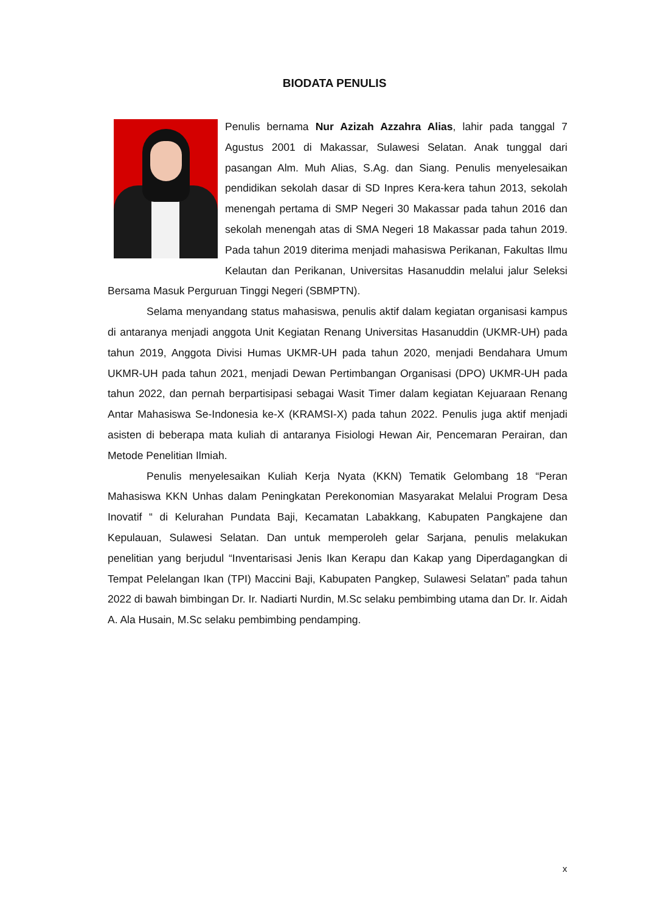BIODATA PENULIS
Penulis bernama Nur Azizah Azzahra Alias, lahir pada tanggal 7 Agustus 2001 di Makassar, Sulawesi Selatan. Anak tunggal dari pasangan Alm. Muh Alias, S.Ag. dan Siang. Penulis menyelesaikan pendidikan sekolah dasar di SD Inpres Kera-kera tahun 2013, sekolah menengah pertama di SMP Negeri 30 Makassar pada tahun 2016 dan sekolah menengah atas di SMA Negeri 18 Makassar pada tahun 2019. Pada tahun 2019 diterima menjadi mahasiswa Perikanan, Fakultas Ilmu Kelautan dan Perikanan, Universitas Hasanuddin melalui jalur Seleksi Bersama Masuk Perguruan Tinggi Negeri (SBMPTN).
Selama menyandang status mahasiswa, penulis aktif dalam kegiatan organisasi kampus di antaranya menjadi anggota Unit Kegiatan Renang Universitas Hasanuddin (UKMR-UH) pada tahun 2019, Anggota Divisi Humas UKMR-UH pada tahun 2020, menjadi Bendahara Umum UKMR-UH pada tahun 2021, menjadi Dewan Pertimbangan Organisasi (DPO) UKMR-UH pada tahun 2022, dan pernah berpartisipasi sebagai Wasit Timer dalam kegiatan Kejuaraan Renang Antar Mahasiswa Se-Indonesia ke-X (KRAMSI-X) pada tahun 2022. Penulis juga aktif menjadi asisten di beberapa mata kuliah di antaranya Fisiologi Hewan Air, Pencemaran Perairan, dan Metode Penelitian Ilmiah.
Penulis menyelesaikan Kuliah Kerja Nyata (KKN) Tematik Gelombang 18 “Peran Mahasiswa KKN Unhas dalam Peningkatan Perekonomian Masyarakat Melalui Program Desa Inovatif “ di Kelurahan Pundata Baji, Kecamatan Labakkang, Kabupaten Pangkajene dan Kepulauan, Sulawesi Selatan. Dan untuk memperoleh gelar Sarjana, penulis melakukan penelitian yang berjudul “Inventarisasi Jenis Ikan Kerapu dan Kakap yang Diperdagangkan di Tempat Pelelangan Ikan (TPI) Maccini Baji, Kabupaten Pangkep, Sulawesi Selatan” pada tahun 2022 di bawah bimbingan Dr. Ir. Nadiarti Nurdin, M.Sc selaku pembimbing utama dan Dr. Ir. Aidah A. Ala Husain, M.Sc selaku pembimbing pendamping.
x